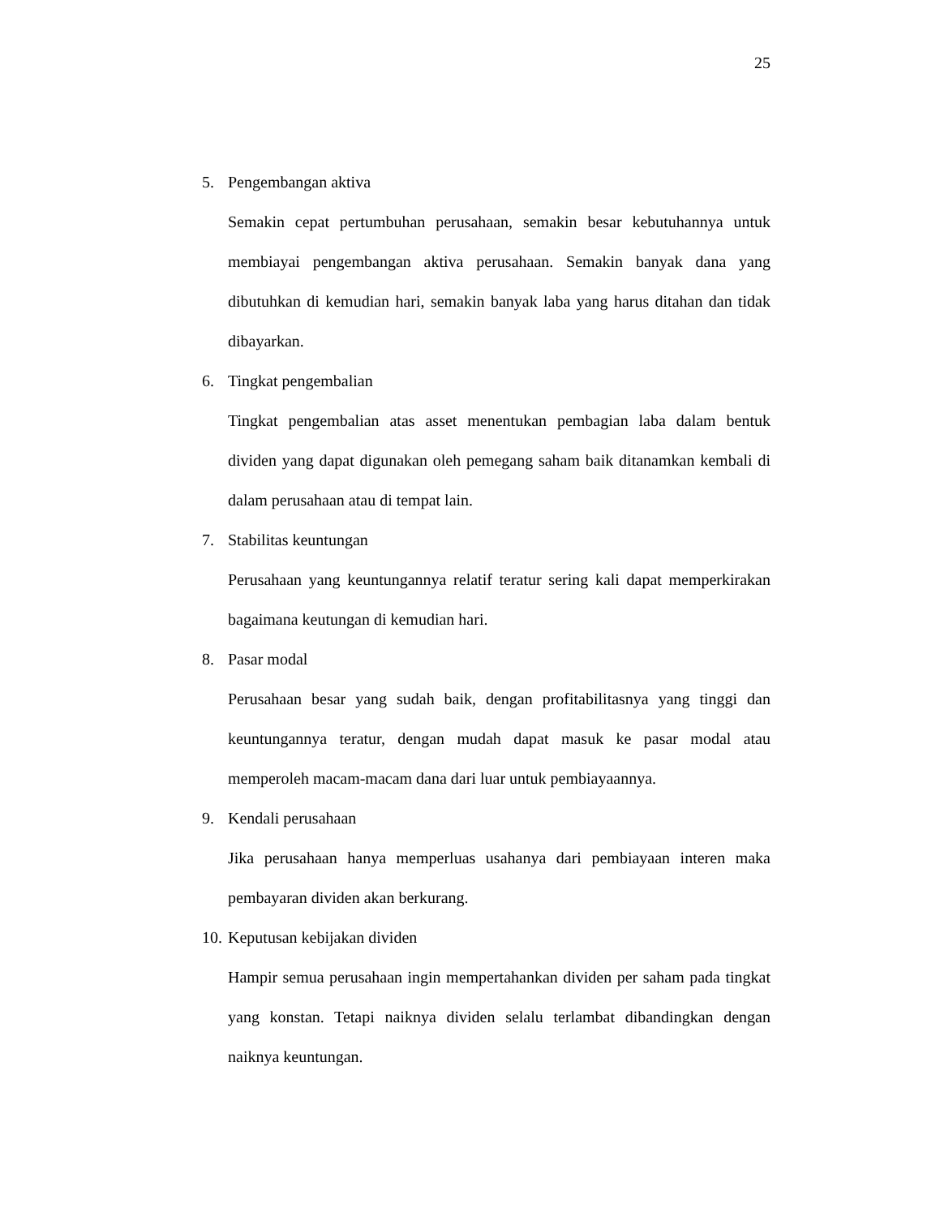25
5. Pengembangan aktiva
Semakin cepat pertumbuhan perusahaan, semakin besar kebutuhannya untuk membiayai pengembangan aktiva perusahaan. Semakin banyak dana yang dibutuhkan di kemudian hari, semakin banyak laba yang harus ditahan dan tidak dibayarkan.
6. Tingkat pengembalian
Tingkat pengembalian atas asset menentukan pembagian laba dalam bentuk dividen yang dapat digunakan oleh pemegang saham baik ditanamkan kembali di dalam perusahaan atau di tempat lain.
7. Stabilitas keuntungan
Perusahaan yang keuntungannya relatif teratur sering kali dapat memperkirakan bagaimana keutungan di kemudian hari.
8. Pasar modal
Perusahaan besar yang sudah baik, dengan profitabilitasnya yang tinggi dan keuntungannya teratur, dengan mudah dapat masuk ke pasar modal atau memperoleh macam-macam dana dari luar untuk pembiayaannya.
9. Kendali perusahaan
Jika perusahaan hanya memperluas usahanya dari pembiayaan interen maka pembayaran dividen akan berkurang.
10. Keputusan kebijakan dividen
Hampir semua perusahaan ingin mempertahankan dividen per saham pada tingkat yang konstan. Tetapi naiknya dividen selalu terlambat dibandingkan dengan naiknya keuntungan.